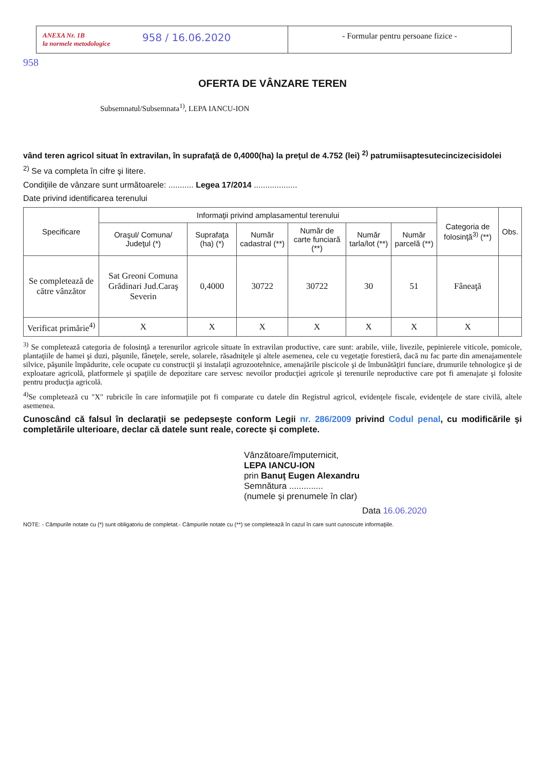ANEXA Nr. 1B
la normele metodologice
958 / 16.06.2020
- Formular pentru persoane fizice -
958
OFERTA DE VÂNZARE TEREN
Subsemnatul/Subsemnata<sup>1)</sup>, LEPA IANCU-ION
vând teren agricol situat în extravilan, în suprafaţă de 0,4000(ha) la preţul de 4.752 (lei) <sup>2)</sup> patrumiisaptesutecincizecisidolei
<sup>2)</sup> Se va completa în cifre şi litere.
Condiţiile de vânzare sunt următoarele: ........... Legea 17/2014 ...................
Date privind identificarea terenului
| Specificare | Informaţii privind amplasamentul terenului | | | | | | Categoria de folosinţă<sup>3)</sup> (**) | Obs. |
| --- | --- | --- | --- | --- | --- | --- | --- | --- |
| | Oraşul/ Comuna/ Judeţul (*) | Suprafaţa (ha) (*) | Număr cadastral (**) | Număr de carte funciară (**) | Număr tarla/lot (**) | Număr parcelă (**) | | |
| Se completează de către vânzător | Sat Greoni Comuna Grădinari Jud.Caraş Severin | 0,4000 | 30722 | 30722 | 30 | 51 | Fâneaţă | |
| Verificat primărie<sup>4)</sup> | X | X | X | X | X | X | X | |
<sup>3)</sup> Se completează categoria de folosinţă a terenurilor agricole situate în extravilan productive, care sunt: arabile, viile, livezile, pepinierele viticole, pomicole, plantaţiile de hamei şi duzi, păşunile, fâneţele, serele, solarele, răsadniţele şi altele asemenea, cele cu vegetaţie forestieră, dacă nu fac parte din amenajamentele silvice, păşunile împădurite, cele ocupate cu construcţii şi instalaţii agrozootehnice, amenajările piscicole şi de îmbunătăţiri funciare, drumurile tehnologice şi de exploatare agricolă, platformele şi spaţiile de depozitare care servesc nevoilor producţiei agricole şi terenurile neproductive care pot fi amenajate şi folosite pentru producţia agricolă.
<sup>4)</sup> Se completează cu "X" rubricile în care informaţiile pot fi comparate cu datele din Registrul agricol, evidenţele fiscale, evidenţele de stare civilă, altele asemenea.
Cunoscând că falsul în declaraţii se pedepseşte conform Legii nr. 286/2009 privind Codul penal, cu modificările şi completările ulterioare, declar că datele sunt reale, corecte şi complete.
Vânzătoare/împuternicit,
LEPA IANCU-ION
prin Banuţ Eugen Alexandru
Semnătura ..............
(numele şi prenumele în clar)
Data 16.06.2020
NOTE: - Câmpurile notate cu (*) sunt obligatoriu de completat.- Câmpurile notate cu (**) se completează în cazul în care sunt cunoscute informaţiile.